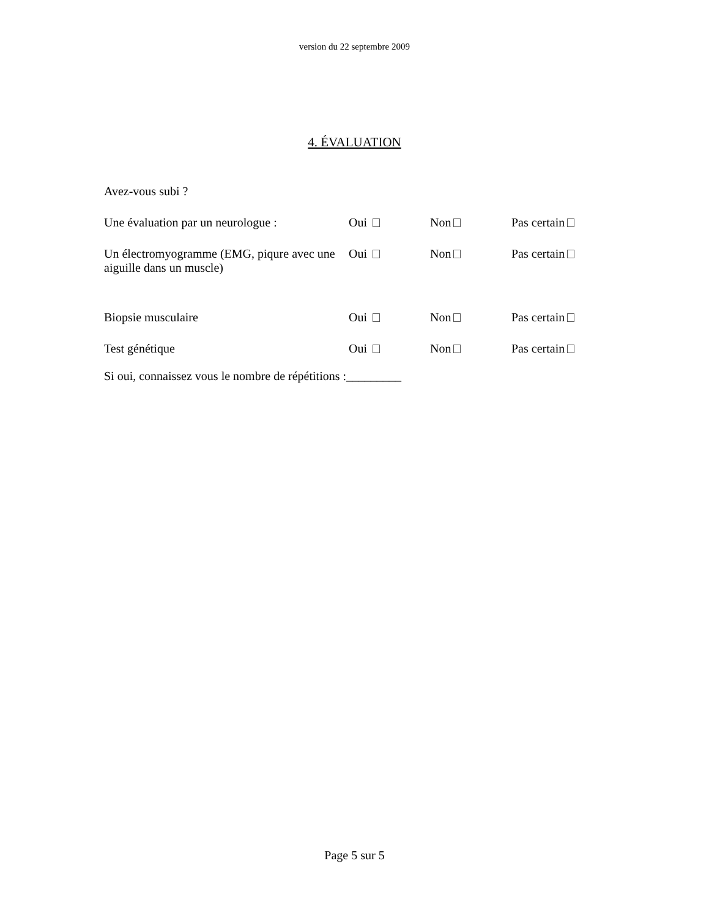version du 22 septembre 2009
4. ÉVALUATION
Avez-vous subi ?
Une évaluation par un neurologue :
Oui Non Pas certain
Un électromyogramme (EMG, piqure avec une aiguille dans un muscle)
Oui Non Pas certain
Biopsie musculaire Oui Non Pas certain
Test génétique Oui Non Pas certain
Si oui, connaissez vous le nombre de répétitions :_________
Page 5 sur 5